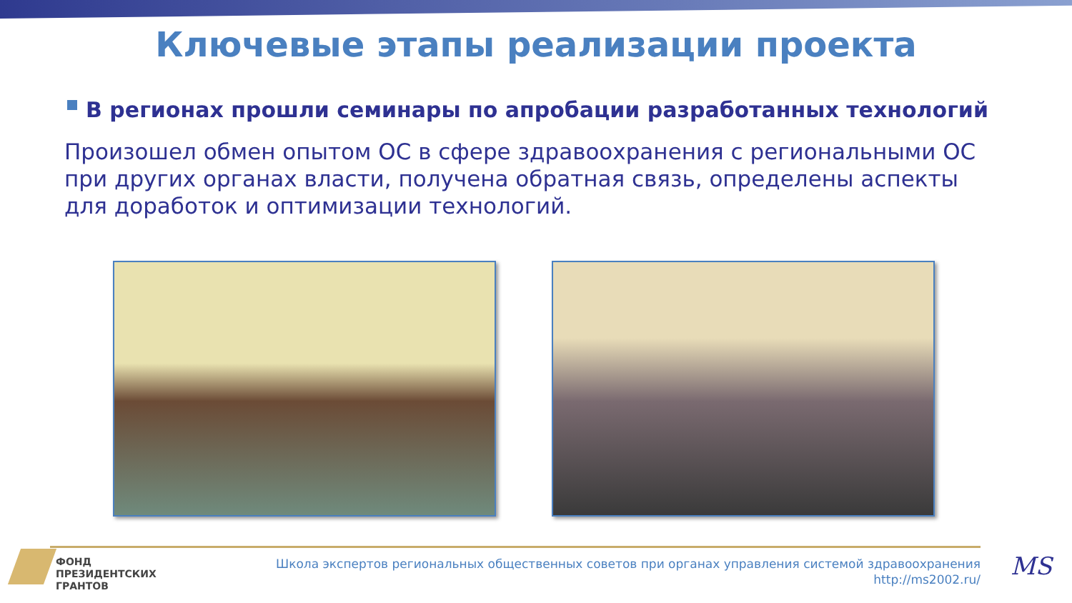Ключевые этапы реализации проекта
В регионах прошли семинары по апробации разработанных технологий
Произошел обмен опытом ОС в сфере здравоохранения с региональными ОС при других органах власти, получена обратная связь, определены аспекты для доработок и оптимизации технологий.
ФОНД
ПРЕЗИДЕНТСКИХ
ГРАНТОВ
Школа экспертов региональных общественных советов при органах управления системой здравоохранения
http://ms2002.ru/
MS